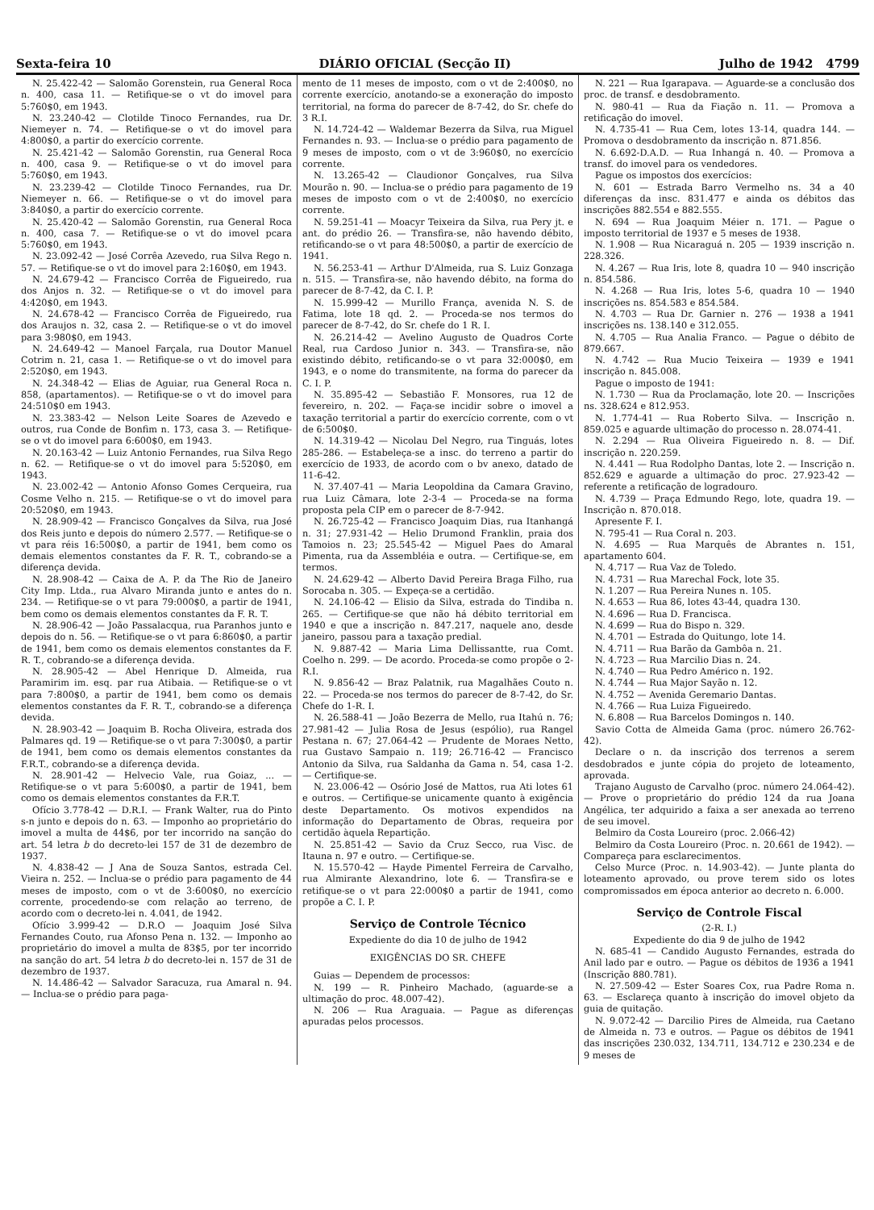Sexta-feira 10 DIÁRIO OFICIAL (Secção II) Julho de 1942 4799
N. 25.422-42 — Salomão Gorenstein, rua General Roca n. 400, casa 11. — Retifique-se o vt do imovel para 5:760$0, em 1943.
N. 23.240-42 — Clotilde Tinoco Fernandes, rua Dr. Niemeyer n. 74. — Retifique-se o vt do imovel para 4:800$0, a partir do exercício corrente.
N. 25.421-42 — Salomão Gorenstin, rua General Roca n. 400, casa 9. — Retifique-se o vt do imovel para 5:760$0, em 1943.
N. 23.239-42 — Clotilde Tinoco Fernandes, rua Dr. Niemeyer n. 66. — Retifique-se o vt do imovel para 3:840$0, a partir do exercício corrente.
N. 25.420-42 — Salomão Gorenstin, rua General Roca n. 400, casa 7. — Retifique-se o vt do imovel pcara 5:760$0, em 1943.
N. 23.092-42 — José Corrêa Azevedo, rua Silva Rego n. 57. — Retifique-se o vt do imovel para 2:160$0, em 1943.
N. 24.679-42 — Francisco Corrêa de Figueiredo, rua dos Anjos n. 32. — Retifique-se o vt do imovel para 4:420$0, em 1943.
N. 24.678-42 — Francisco Corrêa de Figueiredo, rua dos Araujos n. 32, casa 2. — Retifique-se o vt do imovel para 3:980$0, em 1943.
N. 24.649-42 — Manoel Farçala, rua Doutor Manuel Cotrim n. 21, casa 1. — Retifique-se o vt do imovel para 2:520$0, em 1943.
N. 24.348-42 — Elias de Aguiar, rua General Roca n. 858, (apartamentos). — Retifique-se o vt do imovel para 24:510$0 em 1943.
N. 23.383-42 — Nelson Leite Soares de Azevedo e outros, rua Conde de Bonfim n. 173, casa 3. — Retifique-se o vt do imovel para 6:600$0, em 1943.
N. 20.163-42 — Luiz Antonio Fernandes, rua Silva Rego n. 62. — Retifique-se o vt do imovel para 5:520$0, em 1943.
N. 23.002-42 — Antonio Afonso Gomes Cerqueira, rua Cosme Velho n. 215. — Retifique-se o vt do imovel para 20:520$0, em 1943.
N. 28.909-42 — Francisco Gonçalves da Silva, rua José dos Reis junto e depois do número 2.577. — Retifique-se o vt para réis 16:500$0, a partir de 1941, bem como os demais elementos constantes da F. R. T., cobrando-se a diferença devida.
N. 28.908-42 — Caixa de A. P. da The Rio de Janeiro City Imp. Ltda., rua Alvaro Miranda junto e antes do n. 234. — Retifique-se o vt para 79:000$0, a partir de 1941, bem como os demais elementos constantes da F. R. T.
N. 28.906-42 — João Passalacqua, rua Paranhos junto e depois do n. 56. — Retifique-se o vt para 6:860$0, a partir de 1941, bem como os demais elementos constantes da F. R. T., cobrando-se a diferença devida.
N. 28.905-42 — Abel Henrique D. Almeida, rua Paramirim im. esq. par rua Atibaia. — Retifique-se o vt para 7:800$0, a partir de 1941, bem como os demais elementos constantes da F. R. T., cobrando-se a diferença devida.
N. 28.903-42 — Joaquim B. Rocha Oliveira, estrada dos Palmares qd. 19 — Retifique-se o vt para 7:300$0, a partir de 1941, bem como os demais elementos constantes da F.R.T., cobrando-se a diferença devida.
N. 28.901-42 — Helvecio Vale, rua Goiaz, ... — Retifique-se o vt para 5:600$0, a partir de 1941, bem como os demais elementos constantes da F.R.T.
Ofício 3.778-42 — D.R.I. — Frank Walter, rua do Pinto s-n junto e depois do n. 63. — Imponho ao proprietário do imovel a multa de 44$6, por ter incorrido na sanção do art. 54 letra b do decreto-lei 157 de 31 de dezembro de 1937.
N. 4.838-42 — J Ana de Souza Santos, estrada Cel. Vieira n. 252. — Inclua-se o prédio para pagamento de 44 meses de imposto, com o vt de 3:600$0, no exercício corrente, procedendo-se com relação ao terreno, de acordo com o decreto-lei n. 4.041, de 1942.
Ofício 3.999-42 — D.R.O — Joaquim José Silva Fernandes Couto, rua Afonso Pena n. 132. — Imponho ao proprietário do imovel a multa de 83$5, por ter incorrido na sanção do art. 54 letra b do decreto-lei n. 157 de 31 de dezembro de 1937.
N. 14.486-42 — Salvador Saracuza, rua Amaral n. 94. — Inclua-se o prédio para paga-
mento de 11 meses de imposto, com o vt de 2:400$0, no corrente exercício, anotando-se a exoneração do imposto territorial, na forma do parecer de 8-7-42, do Sr. chefe do 3 R.I.
N. 14.724-42 — Waldemar Bezerra da Silva, rua Miguel Fernandes n. 93. — Inclua-se o prédio para pagamento de 9 meses de imposto, com o vt de 3:960$0, no exercício corrente.
N. 13.265-42 — Claudionor Gonçalves, rua Silva Mourão n. 90. — Inclua-se o prédio para pagamento de 19 meses de imposto com o vt de 2:400$0, no exercício corrente.
N. 59.251-41 — Moacyr Teixeira da Silva, rua Pery jt. e ant. do prédio 26. — Transfira-se, não havendo débito, retificando-se o vt para 48:500$0, a partir de exercício de 1941.
N. 56.253-41 — Arthur D'Almeida, rua S. Luiz Gonzaga n. 515. — Transfira-se, não havendo débito, na forma do parecer de 8-7-42, da C. I. P.
N. 15.999-42 — Murillo França, avenida N. S. de Fatima, lote 18 qd. 2. — Proceda-se nos termos do parecer de 8-7-42, do Sr. chefe do 1 R. I.
N. 26.214-42 — Avelino Augusto de Quadros Corte Real, rua Cardoso Junior n. 343. — Transfira-se, não existindo débito, retificando-se o vt para 32:000$0, em 1943, e o nome do transmitente, na forma do parecer da C. I. P.
N. 35.895-42 — Sebastião F. Monsores, rua 12 de fevereiro, n. 202. — Faça-se incidir sobre o imovel a taxação territorial a partir do exercício corrente, com o vt de 6:500$0.
N. 14.319-42 — Nicolau Del Negro, rua Tinguás, lotes 285-286. — Estabeleça-se a insc. do terreno a partir do exercício de 1933, de acordo com o bv anexo, datado de 11-6-42.
N. 37.407-41 — Maria Leopoldina da Camara Gravino, rua Luiz Câmara, lote 2-3-4 — Proceda-se na forma proposta pela CIP em o parecer de 8-7-942.
N. 26.725-42 — Francisco Joaquim Dias, rua Itanhangá n. 31; 27.931-42 — Helio Drumond Franklin, praia dos Tamoios n. 23; 25.545-42 — Miguel Paes do Amaral Pimenta, rua da Assembléia e outra. — Certifique-se, em termos.
N. 24.629-42 — Alberto David Pereira Braga Filho, rua Sorocaba n. 305. — Expeça-se a certidão.
N. 24.106-42 — Elisio da Silva, estrada do Tindiba n. 265. — Certifique-se que não há débito territorial em 1940 e que a inscrição n. 847.217, naquele ano, desde janeiro, passou para a taxação predial.
N. 9.887-42 — Maria Lima Dellissantte, rua Comt. Coelho n. 299. — De acordo. Proceda-se como propõe o 2-R.I.
N. 9.856-42 — Braz Palatnik, rua Magalhães Couto n. 22. — Proceda-se nos termos do parecer de 8-7-42, do Sr. Chefe do 1-R. I.
N. 26.588-41 — João Bezerra de Mello, rua Itahú n. 76; 27.981-42 — Julia Rosa de Jesus (espólio), rua Rangel Pestana n. 67; 27.064-42 — Prudente de Moraes Netto, rua Gustavo Sampaio n. 119; 26.716-42 — Francisco Antonio da Silva, rua Saldanha da Gama n. 54, casa 1-2. — Certifique-se.
N. 23.006-42 — Osório José de Mattos, rua Ati lotes 61 e outros. — Certifique-se unicamente quanto à exigência deste Departamento. Os motivos expendidos na informação do Departamento de Obras, requeira por certidão àquela Repartição.
N. 25.851-42 — Savio da Cruz Secco, rua Visc. de Itauna n. 97 e outro. — Certifique-se.
N. 15.570-42 — Hayde Pimentel Ferreira de Carvalho, rua Almirante Alexandrino, lote 6. — Transfira-se e retifique-se o vt para 22:000$0 a partir de 1941, como propõe a C. I. P.
Serviço de Controle Técnico
Expediente do dia 10 de julho de 1942
EXIGÊNCIAS DO SR. CHEFE
Guias — Dependem de processos:
N. 199 — R. Pinheiro Machado, (aguarde-se a ultimação do proc. 48.007-42).
N. 206 — Rua Araguaia. — Pague as diferenças apuradas pelos processos.
N. 221 — Rua Igarapava. — Aguarde-se a conclusão dos proc. de transf. e desdobramento.
N. 980-41 — Rua da Fiação n. 11. — Promova a retificação do imovel.
N. 4.735-41 — Rua Cem, lotes 13-14, quadra 144. — Promova o desdobramento da inscrição n. 871.856.
N. 6.692-D.A.D. — Rua Inhangá n. 40. — Promova a transf. do imovel para os vendedores.
Pague os impostos dos exercícios:
N. 601 — Estrada Barro Vermelho ns. 34 a 40 diferenças da insc. 831.477 e ainda os débitos das inscrições 882.554 e 882.555.
N. 694 — Rua Joaquim Méier n. 171. — Pague o imposto territorial de 1937 e 5 meses de 1938.
N. 1.908 — Rua Nicaraguá n. 205 — 1939 inscrição n. 228.326.
N. 4.267 — Rua Iris, lote 8, quadra 10 — 940 inscrição n. 854.586.
N. 4.268 — Rua Iris, lotes 5-6, quadra 10 — 1940 inscrições ns. 854.583 e 854.584.
N. 4.703 — Rua Dr. Garnier n. 276 — 1938 a 1941 inscrições ns. 138.140 e 312.055.
N. 4.705 — Rua Analia Franco. — Pague o débito de 879.667.
N. 4.742 — Rua Mucio Teixeira — 1939 e 1941 inscrição n. 845.008.
Pague o imposto de 1941:
N. 1.730 — Rua da Proclamação, lote 20. — Inscrições ns. 328.624 e 812.953.
N. 1.774-41 — Rua Roberto Silva. — Inscrição n. 859.025 e aguarde ultimação do processo n. 28.074-41.
N. 2.294 — Rua Oliveira Figueiredo n. 8. — Dif. inscrição n. 220.259.
N. 4.441 — Rua Rodolpho Dantas, lote 2. — Inscrição n. 852.629 e aguarde a ultimação do proc. 27.923-42 — referente a retificação de logradouro.
N. 4.739 — Praça Edmundo Rego, lote, quadra 19. — Inscrição n. 870.018.
Apresente F. I.
N. 795-41 — Rua Coral n. 203.
N. 4.695 — Rua Marquês de Abrantes n. 151, apartamento 604.
N. 4.717 — Rua Vaz de Toledo.
N. 4.731 — Rua Marechal Fock, lote 35.
N. 1.207 — Rua Pereira Nunes n. 105.
N. 4.653 — Rua 86, lotes 43-44, quadra 130.
N. 4.696 — Rua D. Francisca.
N. 4.699 — Rua do Bispo n. 329.
N. 4.701 — Estrada do Quitungo, lote 14.
N. 4.711 — Rua Barão da Gambôa n. 21.
N. 4.723 — Rua Marcilio Dias n. 24.
N. 4.740 — Rua Pedro Américo n. 192.
N. 4.744 — Rua Major Sayão n. 12.
N. 4.752 — Avenida Geremario Dantas.
N. 4.766 — Rua Luiza Figueiredo.
N. 6.808 — Rua Barcelos Domingos n. 140.
Savio Cotta de Almeida Gama (proc. número 26.762-42).
Declare o n. da inscrição dos terrenos a serem desdobrados e junte cópia do projeto de loteamento, aprovada.
Trajano Augusto de Carvalho (proc. número 24.064-42). — Prove o proprietário do prédio 124 da rua Joana Angélica, ter adquirido a faixa a ser anexada ao terreno de seu imovel.
Belmiro da Costa Loureiro (proc. 2.066-42)
Belmiro da Costa Loureiro (Proc. n. 20.661 de 1942). — Compareça para esclarecimentos.
Celso Murce (Proc. n. 14.903-42). — Junte planta do loteamento aprovado, ou prove terem sido os lotes compromissados em época anterior ao decreto n. 6.000.
Serviço de Controle Fiscal
(2-R. I.)
Expediente do dia 9 de julho de 1942
N. 685-41 — Candido Augusto Fernandes, estrada do Anil lado par e outro. — Pague os débitos de 1936 a 1941 (Inscrição 880.781).
N. 27.509-42 — Ester Soares Cox, rua Padre Roma n. 63. — Esclareça quanto à inscrição do imovel objeto da guia de quitação.
N. 9.072-42 — Darcilio Pires de Almeida, rua Caetano de Almeida n. 73 e outros. — Pague os débitos de 1941 das inscrições 230.032, 134.711, 134.712 e 230.234 e de 9 meses de